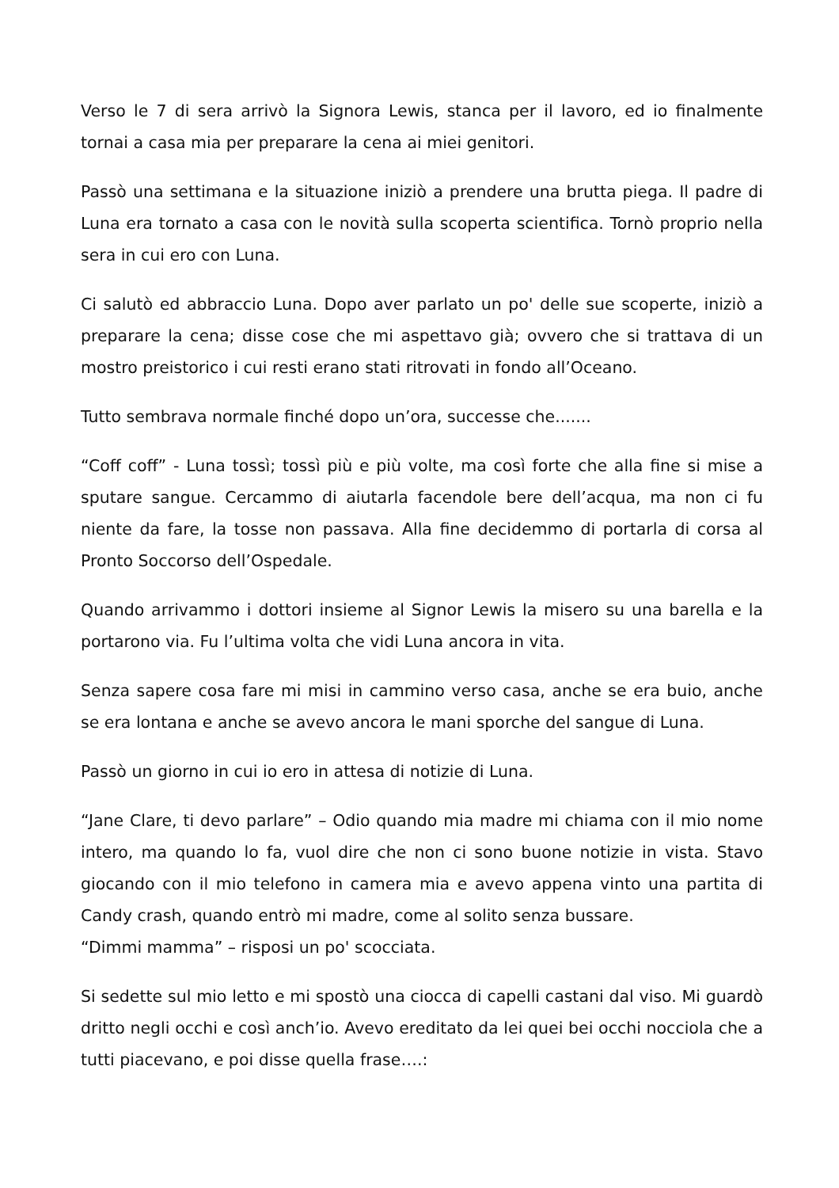Verso le 7 di sera arrivò la Signora Lewis, stanca per il lavoro, ed io finalmente tornai a casa mia per preparare la cena ai miei genitori.
Passò una settimana e la situazione iniziò a prendere una brutta piega. Il padre di Luna era tornato a casa con le novità sulla scoperta scientifica. Tornò proprio nella sera in cui ero con Luna.
Ci salutò ed abbraccio Luna. Dopo aver parlato un po' delle sue scoperte, iniziò a preparare la cena; disse cose che mi aspettavo già; ovvero che si trattava di un mostro preistorico i cui resti erano stati ritrovati in fondo all’Oceano.
Tutto sembrava normale finché dopo un’ora, successe che.......
“Coff coff” - Luna tossì; tossì più e più volte, ma così forte che alla fine si mise a sputare sangue. Cercammo di aiutarla facendole bere dell’acqua, ma non ci fu niente da fare, la tosse non passava. Alla fine decidemmo di portarla di corsa al Pronto Soccorso dell’Ospedale.
Quando arrivammo i dottori insieme al Signor Lewis la misero su una barella e la portarono via. Fu l’ultima volta che vidi Luna ancora in vita.
Senza sapere cosa fare mi misi in cammino verso casa, anche se era buio, anche se era lontana e anche se avevo ancora le mani sporche del sangue di Luna.
Passò un giorno in cui io ero in attesa di notizie di Luna.
“Jane Clare, ti devo parlare” – Odio quando mia madre mi chiama con il mio nome intero, ma quando lo fa, vuol dire che non ci sono buone notizie in vista. Stavo giocando con il mio telefono in camera mia e avevo appena vinto una partita di Candy crash, quando entrò mi madre, come al solito senza bussare.
“Dimmi mamma” – risposi un po' scocciata.
Si sedette sul mio letto e mi spostò una ciocca di capelli castani dal viso. Mi guardò dritto negli occhi e così anch’io. Avevo ereditato da lei quei bei occhi nocciola che a tutti piacevano, e poi disse quella frase….: